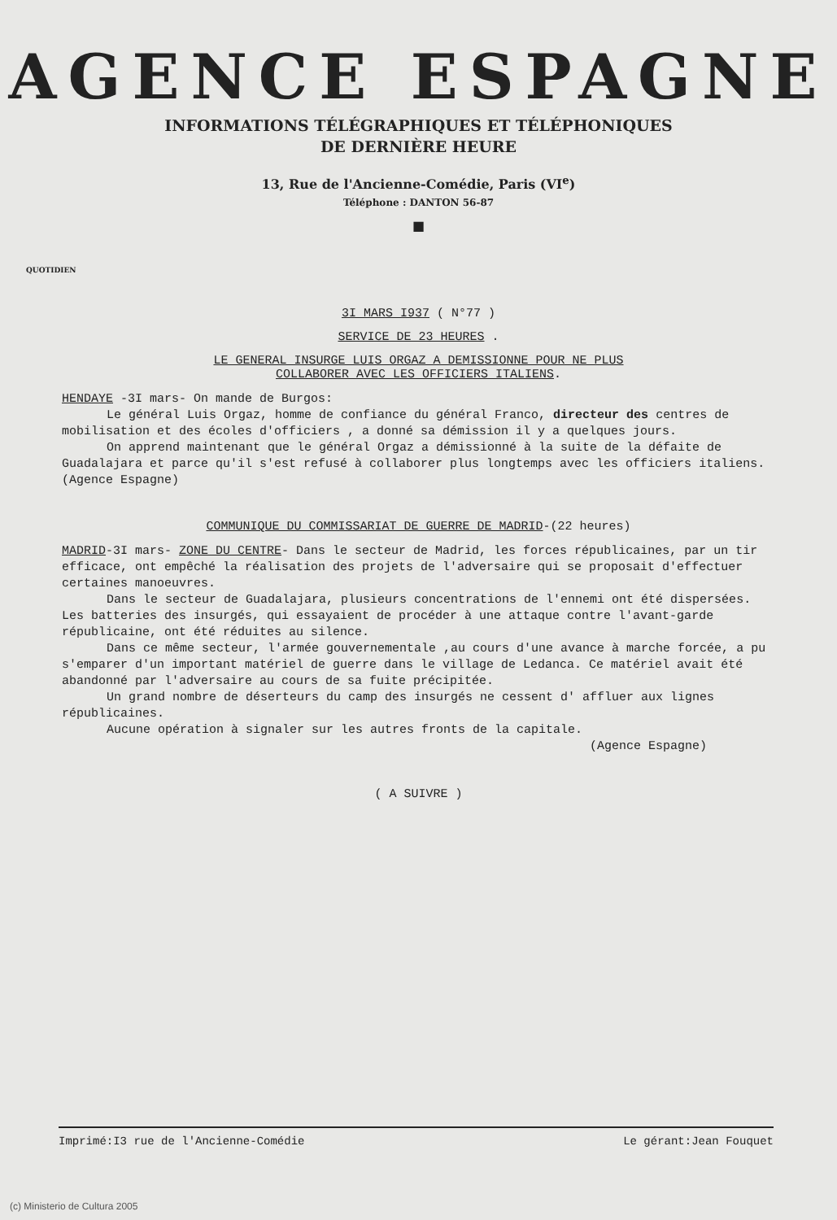AGENCE ESPAGNE
INFORMATIONS TÉLÉGRAPHIQUES ET TÉLÉPHONIQUES
DE DERNIÈRE HEURE
13, Rue de l'Ancienne-Comédie, Paris (VI<sup>e</sup>)
Téléphone : DANTON 56-87
■
QUOTIDIEN
3I MARS I937 ( N°77 )
SERVICE DE 23 HEURES .
LE GENERAL INSURGE LUIS ORGAZ A DEMISSIONNE POUR NE PLUS
COLLABORER AVEC LES OFFICIERS ITALIENS.
HENDAYE -3I mars- On mande de Burgos:
Le général Luis Orgaz, homme de confiance du général Franco, directeur des centres de mobilisation et des écoles d'officiers , a donné sa démission il y a quelques jours.
On apprend maintenant que le général Orgaz a démissionné à la suite de la défaite de Guadalajara et parce qu'il s'est refusé à collaborer plus longtemps avec les officiers italiens. (Agence Espagne)
COMMUNIQUE DU COMMISSARIAT DE GUERRE DE MADRID-(22 heures)
MADRID-3I mars- ZONE DU CENTRE- Dans le secteur de Madrid, les forces républicaines, par un tir efficace, ont empêché la réalisation des projets de l'adversaire qui se proposait d'effectuer certaines manoeuvres.
Dans le secteur de Guadalajara, plusieurs concentrations de l'ennemi ont été dispersées. Les batteries des insurgés, qui essayaient de procéder à une attaque contre l'avant-garde républicaine, ont été réduites au silence.
Dans ce même secteur, l'armée gouvernementale ,au cours d'une avance à marche forcée, a pu s'emparer d'un important matériel de guerre dans le village de Ledanca. Ce matériel avait été abandonné par l'adversaire au cours de sa fuite précipitée.
Un grand nombre de déserteurs du camp des insurgés ne cessent d' affluer aux lignes républicaines.
Aucune opération à signaler sur les autres fronts de la capitale.
(Agence Espagne)
( A SUIVRE )
Imprimé:I3 rue de l'Ancienne-Comédie Le gérant:Jean Fouquet
(c) Ministerio de Cultura 2005